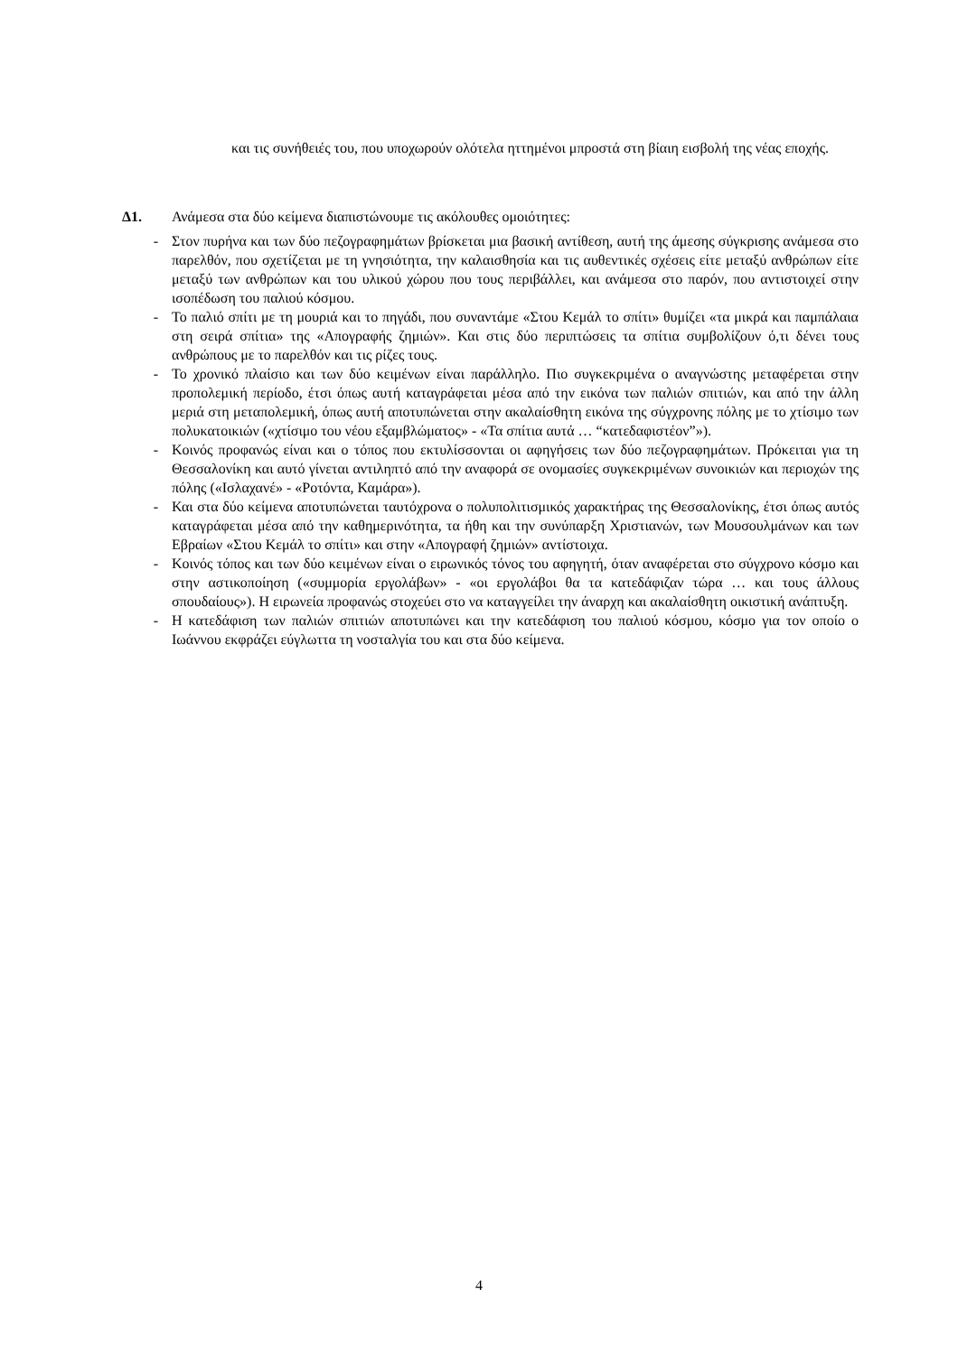και τις συνήθειές του, που υποχωρούν ολότελα ηττημένοι μπροστά στη βίαιη εισβολή της νέας εποχής.
Δ1. Ανάμεσα στα δύο κείμενα διαπιστώνουμε τις ακόλουθες ομοιότητες:
- Στον πυρήνα και των δύο πεζογραφημάτων βρίσκεται μια βασική αντίθεση, αυτή της άμεσης σύγκρισης ανάμεσα στο παρελθόν, που σχετίζεται με τη γνησιότητα, την καλαισθησία και τις αυθεντικές σχέσεις είτε μεταξύ ανθρώπων είτε μεταξύ των ανθρώπων και του υλικού χώρου που τους περιβάλλει, και ανάμεσα στο παρόν, που αντιστοιχεί στην ισοπέδωση του παλιού κόσμου.
- Το παλιό σπίτι με τη μουριά και το πηγάδι, που συναντάμε «Στου Κεμάλ το σπίτι» θυμίζει «τα μικρά και παμπάλαια στη σειρά σπίτια» της «Απογραφής ζημιών». Και στις δύο περιπτώσεις τα σπίτια συμβολίζουν ό,τι δένει τους ανθρώπους με το παρελθόν και τις ρίζες τους.
- Το χρονικό πλαίσιο και των δύο κειμένων είναι παράλληλο. Πιο συγκεκριμένα ο αναγνώστης μεταφέρεται στην προπολεμική περίοδο, έτσι όπως αυτή καταγράφεται μέσα από την εικόνα των παλιών σπιτιών, και από την άλλη μεριά στη μεταπολεμική, όπως αυτή αποτυπώνεται στην ακαλαίσθητη εικόνα της σύγχρονης πόλης με το χτίσιμο των πολυκατοικιών («χτίσιμο του νέου εξαμβλώματος» - «Τα σπίτια αυτά … “κατεδαφιστέον”»).
- Κοινός προφανώς είναι και ο τόπος που εκτυλίσσονται οι αφηγήσεις των δύο πεζογραφημάτων. Πρόκειται για τη Θεσσαλονίκη και αυτό γίνεται αντιληπτό από την αναφορά σε ονομασίες συγκεκριμένων συνοικιών και περιοχών της πόλης («Ισλαχανέ» - «Ροτόντα, Καμάρα»).
- Και στα δύο κείμενα αποτυπώνεται ταυτόχρονα ο πολυπολιτισμικός χαρακτήρας της Θεσσαλονίκης, έτσι όπως αυτός καταγράφεται μέσα από την καθημερινότητα, τα ήθη και την συνύπαρξη Χριστιανών, των Μουσουλμάνων και των Εβραίων «Στου Κεμάλ το σπίτι» και στην «Απογραφή ζημιών» αντίστοιχα.
- Κοινός τόπος και των δύο κειμένων είναι ο ειρωνικός τόνος του αφηγητή, όταν αναφέρεται στο σύγχρονο κόσμο και στην αστικοποίηση («συμμορία εργολάβων» - «οι εργολάβοι θα τα κατεδάφιζαν τώρα … και τους άλλους σπουδαίους»). Η ειρωνεία προφανώς στοχεύει στο να καταγγείλει την άναρχη και ακαλαίσθητη οικιστική ανάπτυξη.
- Η κατεδάφιση των παλιών σπιτιών αποτυπώνει και την κατεδάφιση του παλιού κόσμου, κόσμο για τον οποίο ο Ιωάννου εκφράζει εύγλωττα τη νοσταλγία του και στα δύο κείμενα.
4